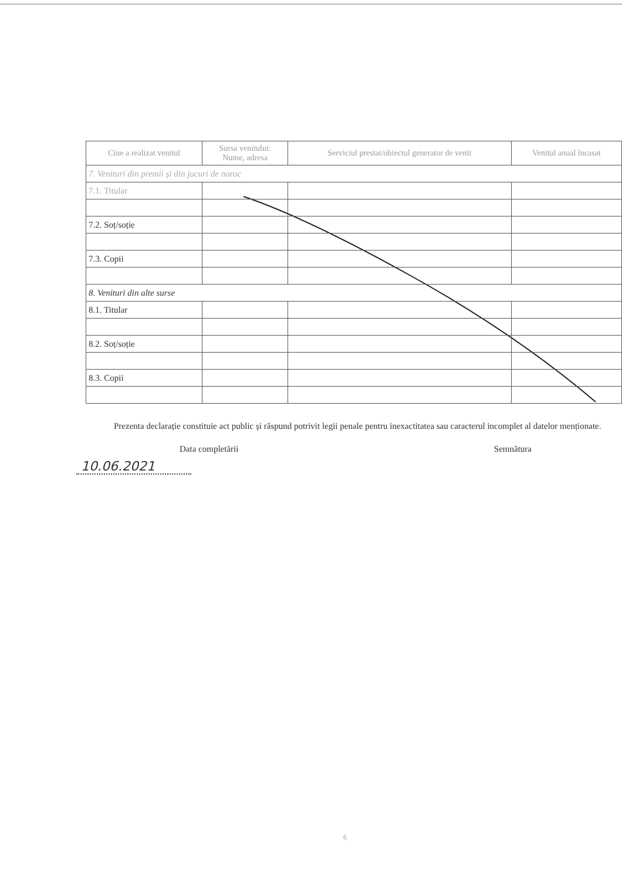| Cine a realizat venitul | Sursa venitului: Nume, adresa | Serviciul prestat/obiectul generator de venit | Venitul anual încasat |
| --- | --- | --- | --- |
| 7. Venituri din premii și din jocuri de noroc | | | |
| 7.1. Titular | | | |
| 7.2. Soț/soție | | | |
| 7.3. Copii | | | |
| 8. Venituri din alte surse | | | |
| 8.1. Titular | | | |
| 8.2. Soț/soție | | | |
| 8.3. Copii | | | |
Prezenta declarație constituie act public și răspund potrivit legii penale pentru inexactitatea sau caracterul incomplet al datelor menționate.
Data completării Semnătura
10.06.2021
6